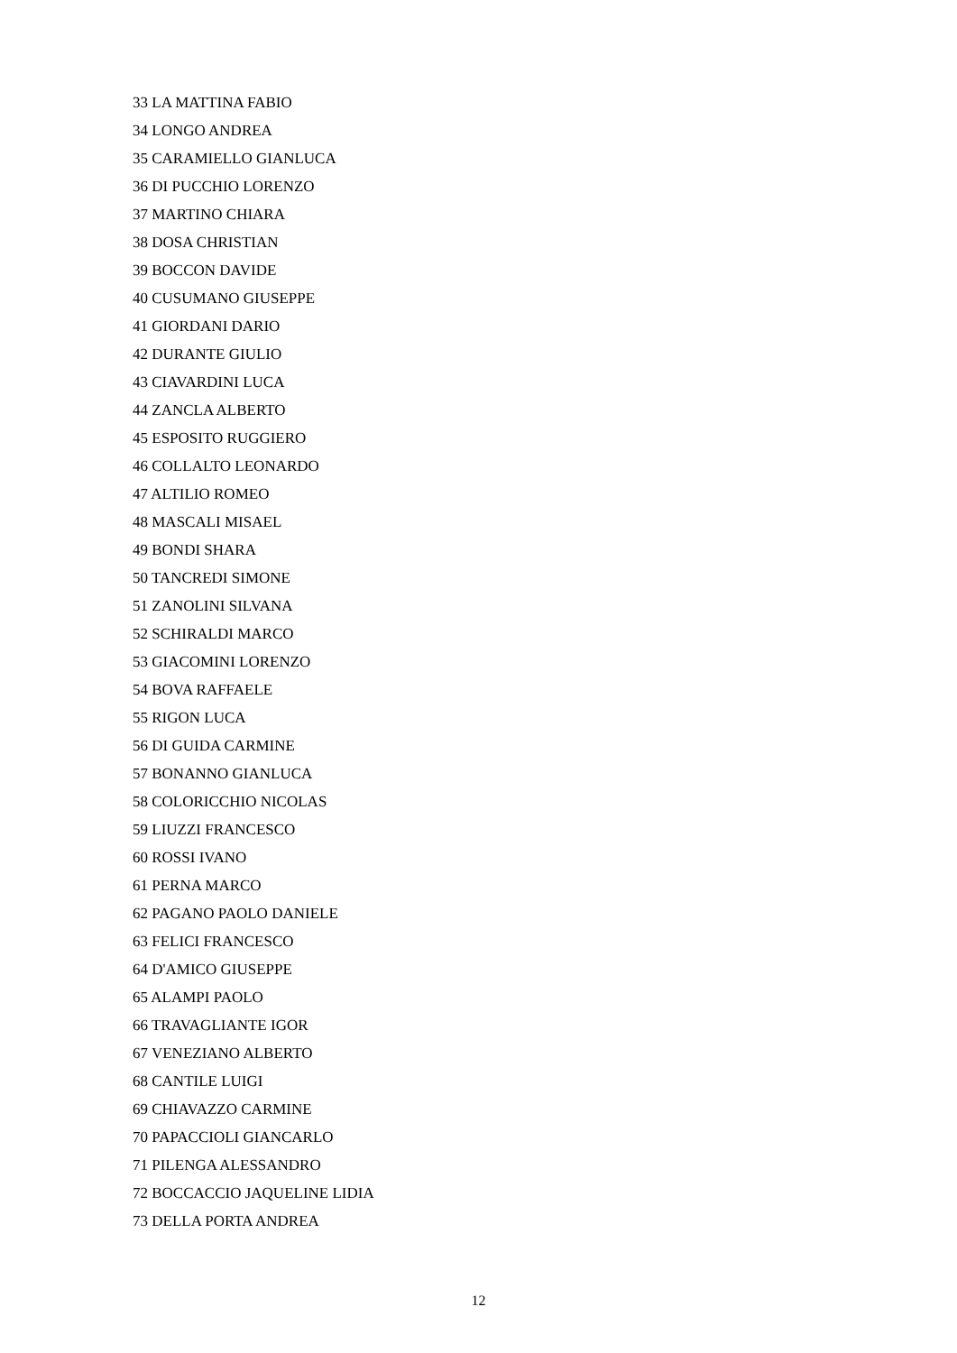33 LA MATTINA FABIO
34 LONGO ANDREA
35 CARAMIELLO GIANLUCA
36 DI PUCCHIO LORENZO
37 MARTINO CHIARA
38 DOSA CHRISTIAN
39 BOCCON DAVIDE
40 CUSUMANO GIUSEPPE
41 GIORDANI DARIO
42 DURANTE GIULIO
43 CIAVARDINI LUCA
44 ZANCLA ALBERTO
45 ESPOSITO RUGGIERO
46 COLLALTO LEONARDO
47 ALTILIO ROMEO
48 MASCALI MISAEL
49 BONDI SHARA
50 TANCREDI SIMONE
51 ZANOLINI SILVANA
52 SCHIRALDI MARCO
53 GIACOMINI LORENZO
54 BOVA RAFFAELE
55 RIGON LUCA
56 DI GUIDA CARMINE
57 BONANNO GIANLUCA
58 COLORICCHIO NICOLAS
59 LIUZZI FRANCESCO
60 ROSSI IVANO
61 PERNA MARCO
62 PAGANO PAOLO DANIELE
63 FELICI FRANCESCO
64 D'AMICO GIUSEPPE
65 ALAMPI PAOLO
66 TRAVAGLIANTE IGOR
67 VENEZIANO ALBERTO
68 CANTILE LUIGI
69 CHIAVAZZO CARMINE
70 PAPACCIOLI GIANCARLO
71 PILENGA ALESSANDRO
72 BOCCACCIO JAQUELINE LIDIA
73 DELLA PORTA ANDREA
12